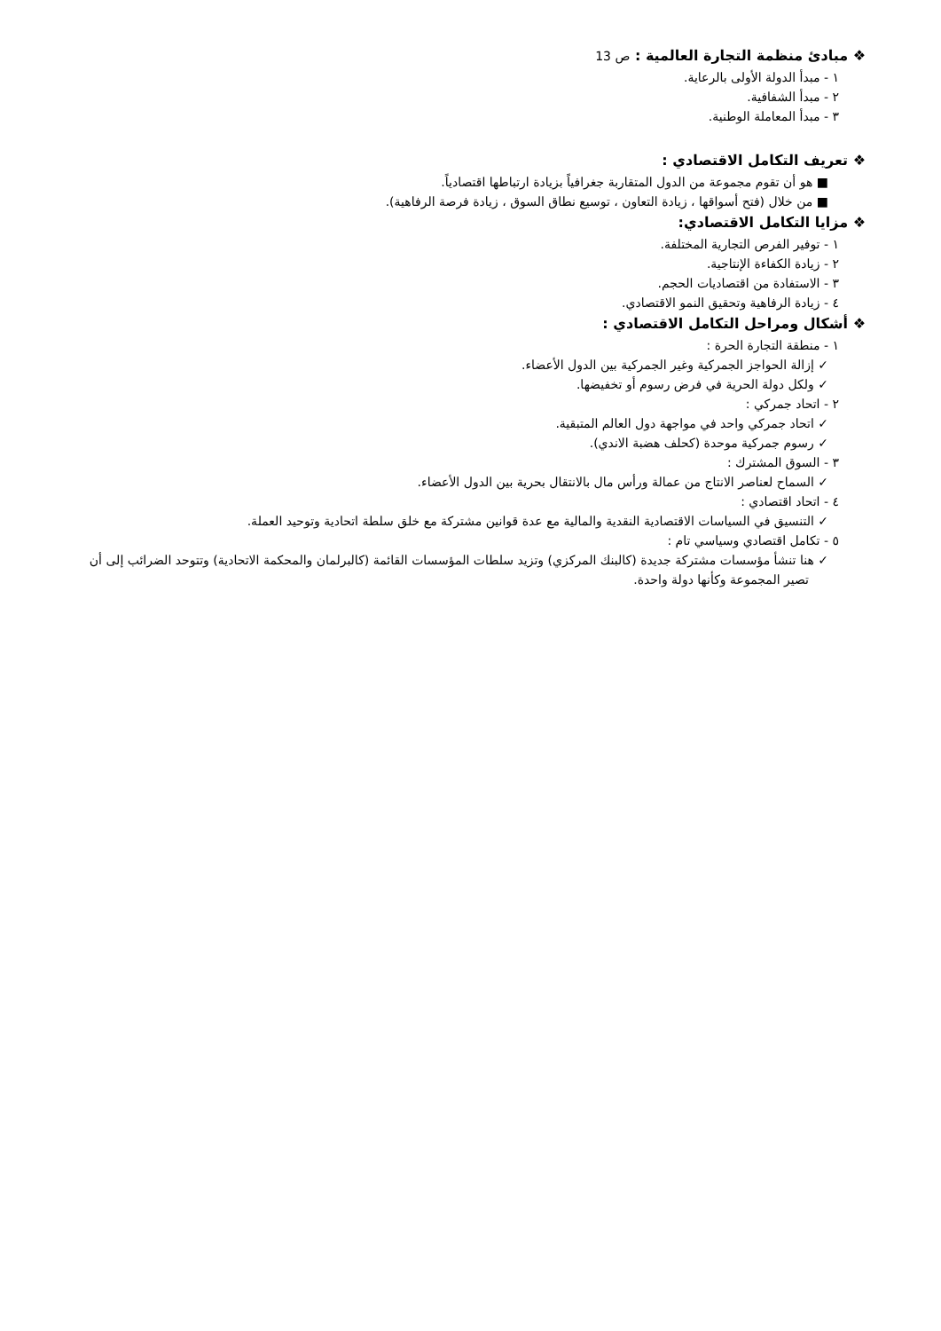❖ مبادئ منظمة التجارة العالمية : ص 13
١ - مبدأ الدولة الأولى بالرعاية.
٢ - مبدأ الشفافية.
٣ - مبدأ المعاملة الوطنية.
❖ تعريف التكامل الاقتصادي :
■ هو أن تقوم مجموعة من الدول المتقاربة جغرافياً بزيادة ارتباطها اقتصادياً.
■ من خلال (فتح أسواقها ، زيادة التعاون ، توسيع نطاق السوق ، زيادة فرصة الرفاهية).
❖ مزايا التكامل الاقتصادي:
١ - توفير الفرص التجارية المختلفة.
٢ - زيادة الكفاءة الإنتاجية.
٣ - الاستفادة من اقتصاديات الحجم.
٤ - زيادة الرفاهية وتحقيق النمو الاقتصادي.
❖ أشكال ومراحل التكامل الاقتصادي :
١ - منطقة التجارة الحرة :
✓ إزالة الحواجز الجمركية وغير الجمركية بين الدول الأعضاء.
✓ ولكل دولة الحرية في فرض رسوم أو تخفيضها.
٢ - اتحاد جمركي :
✓ اتحاد جمركي واحد في مواجهة دول العالم المتبقية.
✓ رسوم جمركية موحدة (كحلف هضبة الاندي).
٣ - السوق المشترك :
✓ السماح لعناصر الانتاج من عمالة ورأس مال بالانتقال بحرية بين الدول الأعضاء.
٤ - اتحاد اقتصادي :
✓ التنسيق في السياسات الاقتصادية النقدية والمالية مع عدة قوانين مشتركة مع خلق سلطة اتحادية وتوحيد العملة.
٥ - تكامل اقتصادي وسياسي تام :
✓ هنا تنشأ مؤسسات مشتركة جديدة (كالبنك المركزي) وتزيد سلطات المؤسسات القائمة (كالبرلمان والمحكمة الاتحادية) وتتوحد الضرائب إلى أن تصير المجموعة وكأنها دولة واحدة.